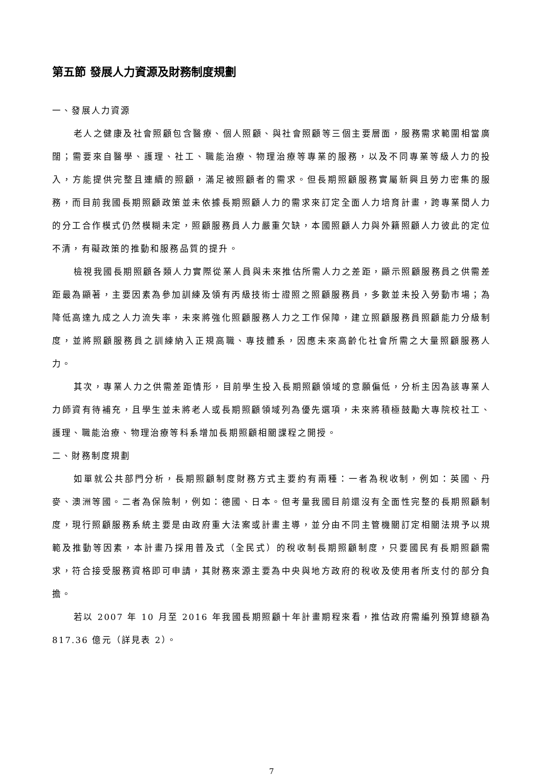第五節 發展人力資源及財務制度規劃
一、發展人力資源
老人之健康及社會照顧包含醫療、個人照顧、與社會照顧等三個主要層面，服務需求範圍相當廣闊；需要來自醫學、護理、社工、職能治療、物理治療等專業的服務，以及不同專業等級人力的投入，方能提供完整且連續的照顧，滿足被照顧者的需求。但長期照顧服務實屬新興且勞力密集的服務，而目前我國長期照顧政策並未依據長期照顧人力的需求來訂定全面人力培育計畫，跨專業間人力的分工合作模式仍然模糊未定，照顧服務員人力嚴重欠缺，本國照顧人力與外籍照顧人力彼此的定位不清，有礙政策的推動和服務品質的提升。
檢視我國長期照顧各類人力實際從業人員與未來推估所需人力之差距，顯示照顧服務員之供需差距最為顯著，主要因素為參加訓練及領有丙級技術士證照之照顧服務員，多數並未投入勞動市場；為降低高達九成之人力流失率，未來將強化照顧服務人力之工作保障，建立照顧服務員照顧能力分級制度，並將照顧服務員之訓練納入正規高職、專技體系，因應未來高齡化社會所需之大量照顧服務人力。
其次，專業人力之供需差距情形，目前學生投入長期照顧領域的意願偏低，分析主因為該專業人力師資有待補充，且學生並未將老人或長期照顧領域列為優先選項，未來將積極鼓勵大專院校社工、護理、職能治療、物理治療等科系增加長期照顧相關課程之開授。
二、財務制度規劃
如單就公共部門分析，長期照顧制度財務方式主要約有兩種：一者為稅收制，例如：英國、丹麥、澳洲等國。二者為保險制，例如：德國、日本。但考量我國目前還沒有全面性完整的長期照顧制度，現行照顧服務系統主要是由政府重大法案或計畫主導，並分由不同主管機關訂定相關法規予以規範及推動等因素，本計畫乃採用普及式（全民式）的稅收制長期照顧制度，只要國民有長期照顧需求，符合接受服務資格即可申請，其財務來源主要為中央與地方政府的稅收及使用者所支付的部分負擔。
若以 2007 年 10 月至 2016 年我國長期照顧十年計畫期程來看，推估政府需編列預算總額為 817.36 億元（詳見表 2）。
7